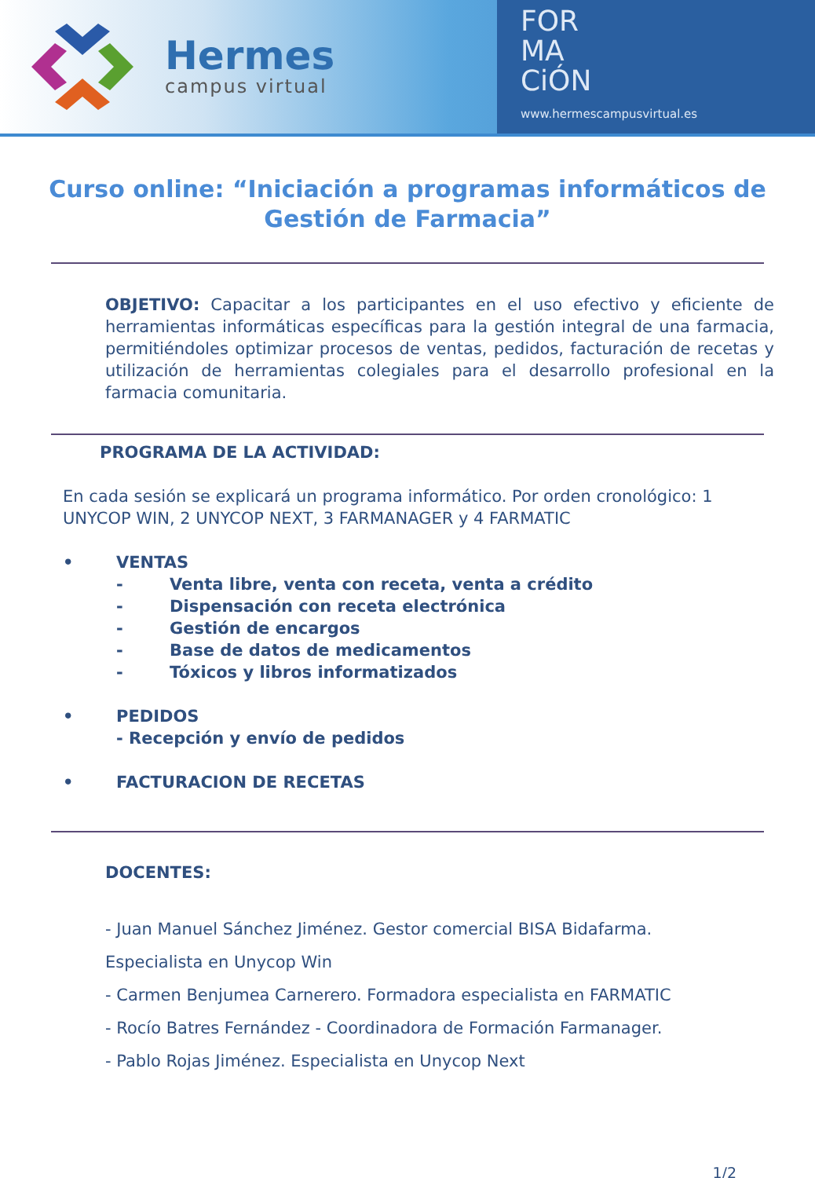Hermes
campus virtual
FOR
MA
CiÓN
www.hermescampusvirtual.es
Curso online: “Iniciación a programas informáticos de Gestión de Farmacia”
OBJETIVO: Capacitar a los participantes en el uso efectivo y eficiente de herramientas informáticas específicas para la gestión integral de una farmacia, permitiéndoles optimizar procesos de ventas, pedidos, facturación de recetas y utilización de herramientas colegiales para el desarrollo profesional en la farmacia comunitaria.
PROGRAMA DE LA ACTIVIDAD:
En cada sesión se explicará un programa informático. Por orden cronológico: 1 UNYCOP WIN, 2 UNYCOP NEXT, 3 FARMANAGER y 4 FARMATIC
• VENTAS
- Venta libre, venta con receta, venta a crédito
- Dispensación con receta electrónica
- Gestión de encargos
- Base de datos de medicamentos
- Tóxicos y libros informatizados
• PEDIDOS
- Recepción y envío de pedidos
• FACTURACION DE RECETAS
DOCENTES:
- Juan Manuel Sánchez Jiménez. Gestor comercial BISA Bidafarma.
Especialista en Unycop Win
- Carmen Benjumea Carnerero. Formadora especialista en FARMATIC
- Rocío Batres Fernández - Coordinadora de Formación Farmanager.
- Pablo Rojas Jiménez. Especialista en Unycop Next
1/2